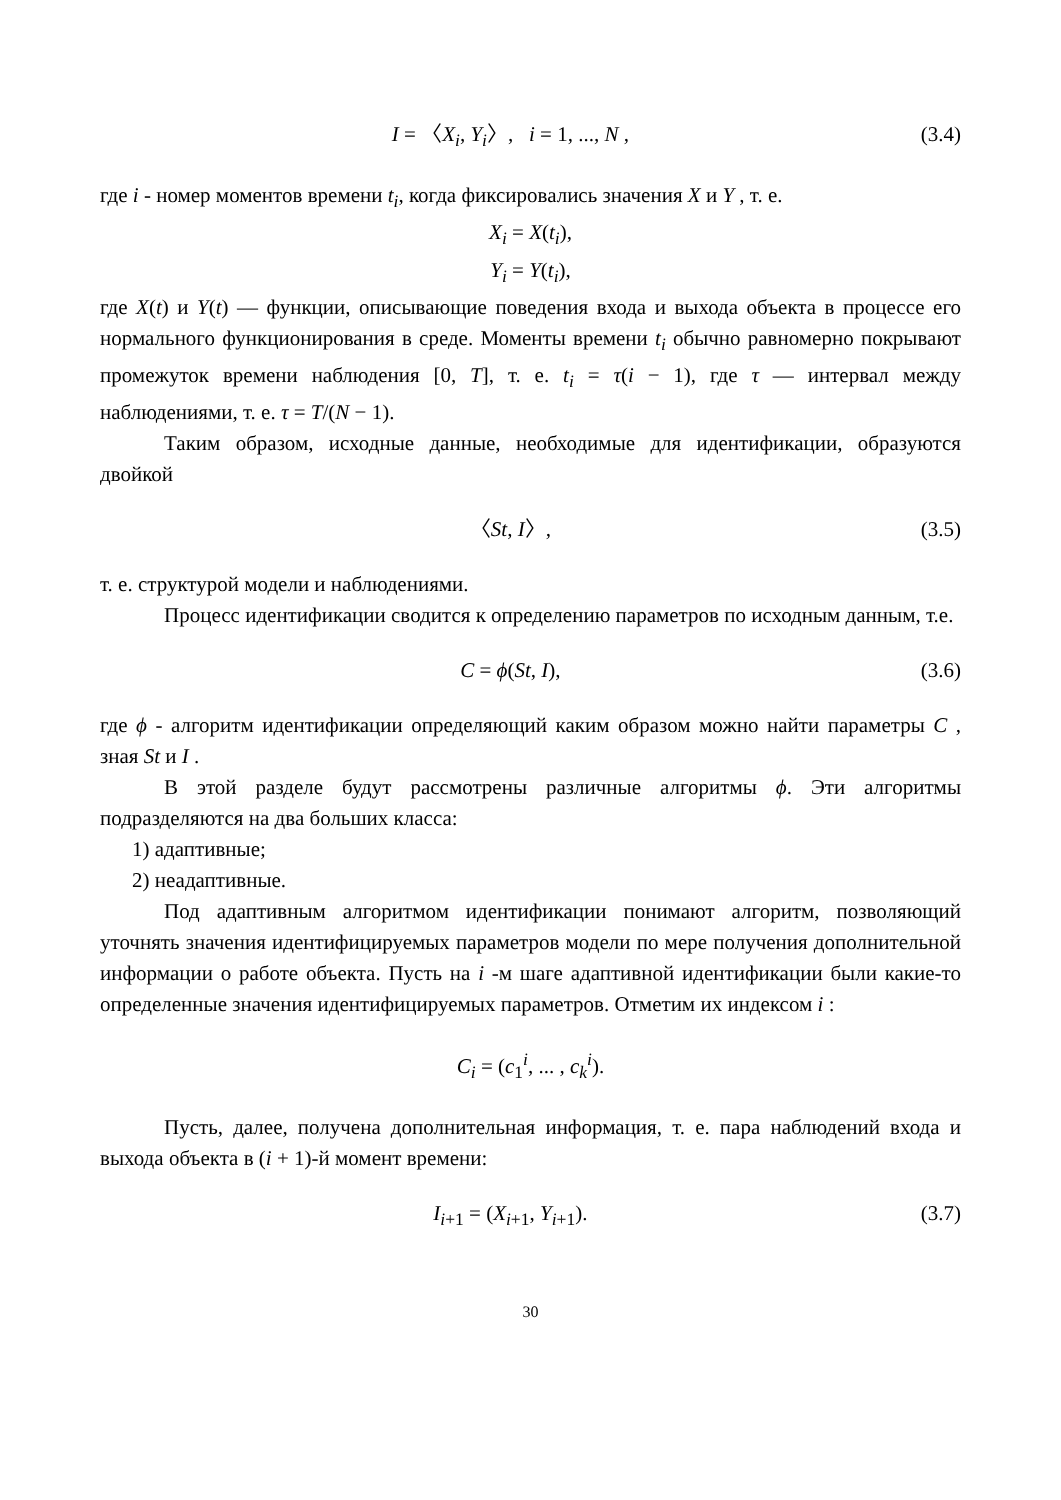I = 〈X<sub>i</sub>, Y<sub>i</sub>〉, i = 1, ..., N , (3.4)
где i - номер моментов времени t<sub>i</sub>, когда фиксировались значения X и Y , т. е.
X<sub>i</sub> = X(t<sub>i</sub>),
Y<sub>i</sub> = Y(t<sub>i</sub>),
где X(t) и Y(t) — функции, описывающие поведения входа и выхода объекта в процессе его нормального функционирования в среде. Моменты времени t<sub>i</sub> обычно равномерно покрывают промежуток времени наблюдения [0, T], т. е. t<sub>i</sub> = τ(i − 1), где τ — интервал между наблюдениями, т. е. τ = T/(N − 1).
Таким образом, исходные данные, необходимые для идентификации, образуются двойкой
〈St, I〉, (3.5)
т. е. структурой модели и наблюдениями.
Процесс идентификации сводится к определению параметров по исходным данным, т.е.
C = ϕ(St, I), (3.6)
где ϕ - алгоритм идентификации определяющий каким образом можно найти параметры C , зная St и I .
В этой разделе будут рассмотрены различные алгоритмы ϕ. Эти алгоритмы подразделяются на два больших класса:
1) адаптивные;
2) неадаптивные.
Под адаптивным алгоритмом идентификации понимают алгоритм, позволяющий уточнять значения идентифицируемых параметров модели по мере получения дополнительной информации о работе объекта. Пусть на i -м шаге адаптивной идентификации были какие-то определенные значения идентифицируемых параметров. Отметим их индексом i :
C<sub>i</sub> = (c<sub>1</sub><sup>i</sup>, ... , c<sub>k</sub><sup>i</sup>).
Пусть, далее, получена дополнительная информация, т. е. пара наблюдений входа и выхода объекта в (i + 1)-й момент времени:
I<sub>i+1</sub> = (X<sub>i+1</sub>, Y<sub>i+1</sub>). (3.7)
30